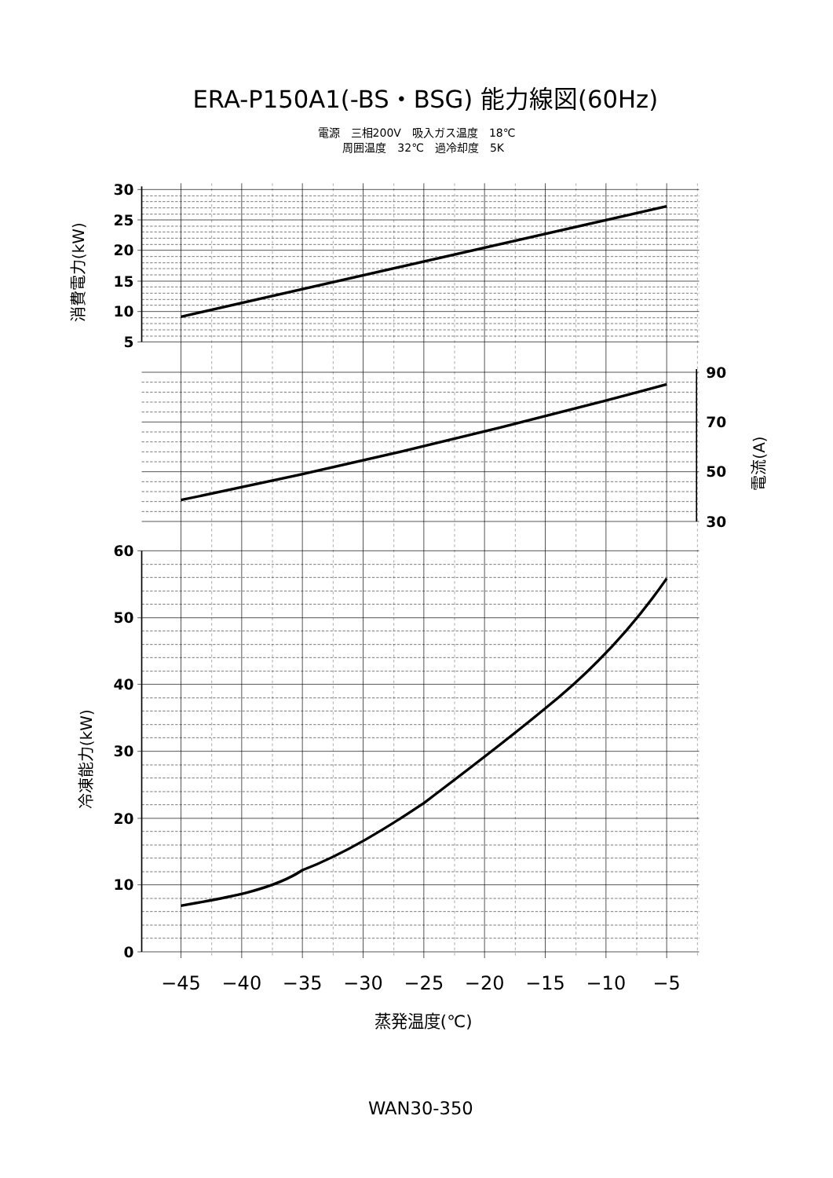ERA-P150A1(-BS・BSG) 能力線図(60Hz)
電源　三相200V　吸入ガス温度　18℃
周囲温度　32℃　過冷却度　5K
30
25
20
15
10
5
消費電力(kW)
90
70
50
30
電流(A)
60
50
40
30
20
10
0
冷凍能力(kW)
−45
−40
−35
−30
−25
−20
−15
−10
−5
蒸発温度(℃)
WAN30-350